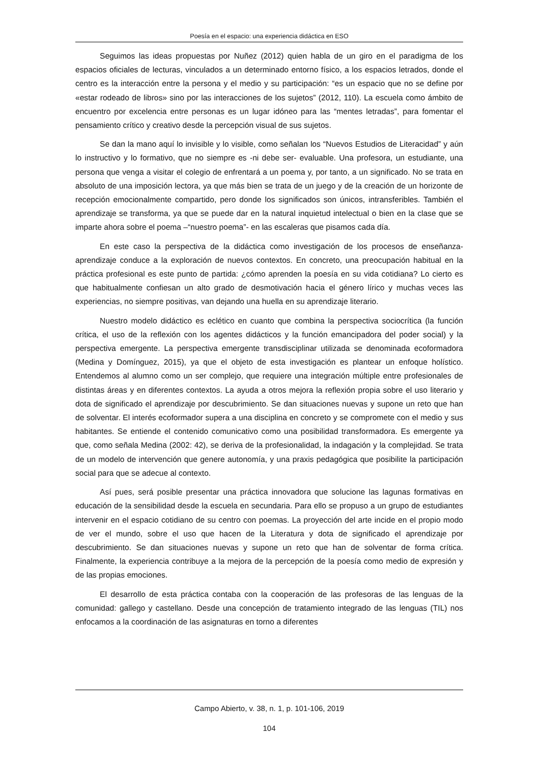Poesía en el espacio: una experiencia didáctica en ESO
Seguimos las ideas propuestas por Nuñez (2012) quien habla de un giro en el paradigma de los espacios oficiales de lecturas, vinculados a un determinado entorno físico, a los espacios letrados, donde el centro es la interacción entre la persona y el medio y su participación: “es un espacio que no se define por «estar rodeado de libros» sino por las interacciones de los sujetos” (2012, 110). La escuela como ámbito de encuentro por excelencia entre personas es un lugar idóneo para las “mentes letradas”, para fomentar el pensamiento crítico y creativo desde la percepción visual de sus sujetos.
Se dan la mano aquí lo invisible y lo visible, como señalan los “Nuevos Estudios de Literacidad” y aún lo instructivo y lo formativo, que no siempre es -ni debe ser- evaluable. Una profesora, un estudiante, una persona que venga a visitar el colegio de enfrentará a un poema y, por tanto, a un significado. No se trata en absoluto de una imposición lectora, ya que más bien se trata de un juego y de la creación de un horizonte de recepción emocionalmente compartido, pero donde los significados son únicos, intransferibles. También el aprendizaje se transforma, ya que se puede dar en la natural inquietud intelectual o bien en la clase que se imparte ahora sobre el poema –“nuestro poema”- en las escaleras que pisamos cada día.
En este caso la perspectiva de la didáctica como investigación de los procesos de enseñanza-aprendizaje conduce a la exploración de nuevos contextos. En concreto, una preocupación habitual en la práctica profesional es este punto de partida: ¿cómo aprenden la poesía en su vida cotidiana? Lo cierto es que habitualmente confiesan un alto grado de desmotivación hacia el género lírico y muchas veces las experiencias, no siempre positivas, van dejando una huella en su aprendizaje literario.
Nuestro modelo didáctico es eclético en cuanto que combina la perspectiva sociocrítica (la función crítica, el uso de la reflexión con los agentes didácticos y la función emancipadora del poder social) y la perspectiva emergente. La perspectiva emergente transdisciplinar utilizada se denominada ecoformadora (Medina y Domínguez, 2015), ya que el objeto de esta investigación es plantear un enfoque holístico. Entendemos al alumno como un ser complejo, que requiere una integración múltiple entre profesionales de distintas áreas y en diferentes contextos. La ayuda a otros mejora la reflexión propia sobre el uso literario y dota de significado el aprendizaje por descubrimiento. Se dan situaciones nuevas y supone un reto que han de solventar. El interés ecoformador supera a una disciplina en concreto y se compromete con el medio y sus habitantes. Se entiende el contenido comunicativo como una posibilidad transformadora. Es emergente ya que, como señala Medina (2002: 42), se deriva de la profesionalidad, la indagación y la complejidad. Se trata de un modelo de intervención que genere autonomía, y una praxis pedagógica que posibilite la participación social para que se adecue al contexto.
Así pues, será posible presentar una práctica innovadora que solucione las lagunas formativas en educación de la sensibilidad desde la escuela en secundaria. Para ello se propuso a un grupo de estudiantes intervenir en el espacio cotidiano de su centro con poemas. La proyección del arte incide en el propio modo de ver el mundo, sobre el uso que hacen de la Literatura y dota de significado el aprendizaje por descubrimiento. Se dan situaciones nuevas y supone un reto que han de solventar de forma crítica. Finalmente, la experiencia contribuye a la mejora de la percepción de la poesía como medio de expresión y de las propias emociones.
El desarrollo de esta práctica contaba con la cooperación de las profesoras de las lenguas de la comunidad: gallego y castellano. Desde una concepción de tratamiento integrado de las lenguas (TIL) nos enfocamos a la coordinación de las asignaturas en torno a diferentes
Campo Abierto, v. 38, n. 1, p. 101-106, 2019
104